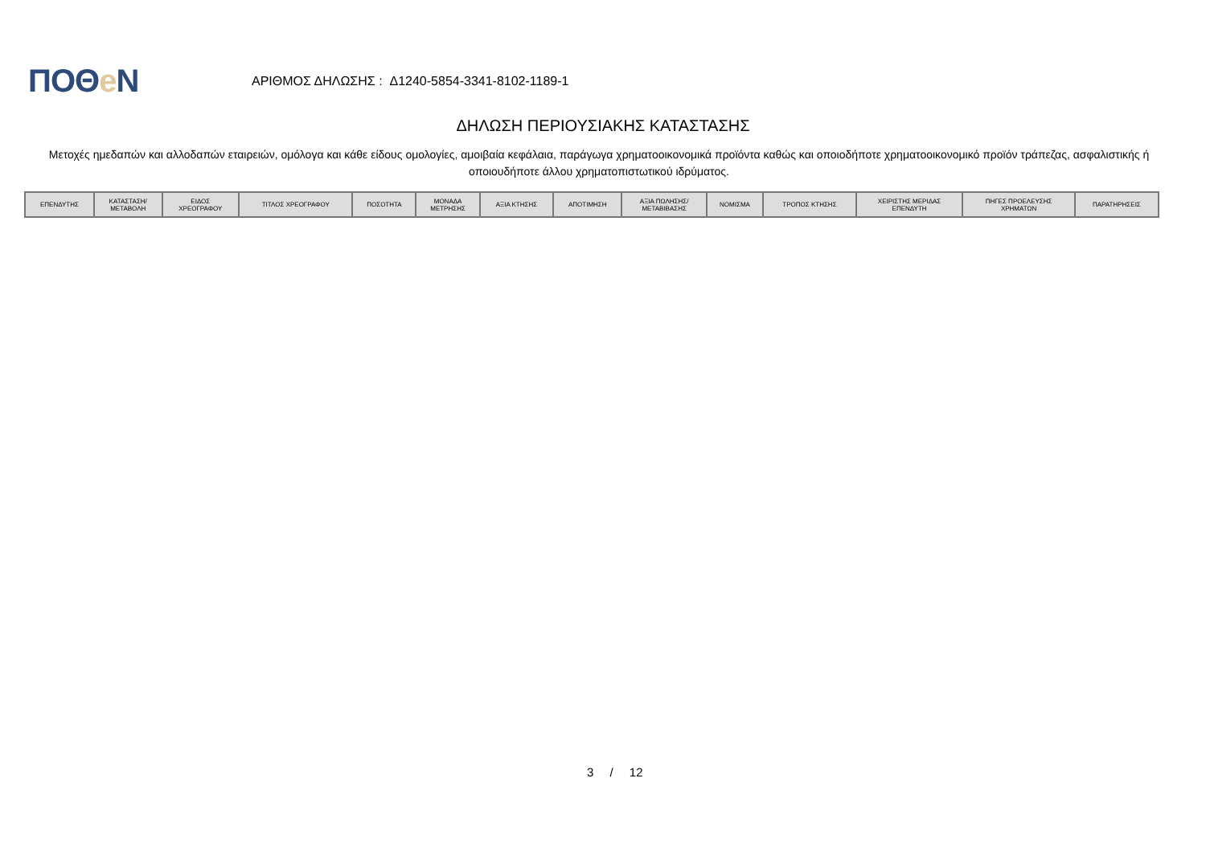ΠΟΘe Ν
ΑΡΙΘΜΟΣ ΔΗΛΩΣΗΣ : Δ1240-5854-3341-8102-1189-1
ΔΗΛΩΣΗ ΠΕΡΙΟΥΣΙΑΚΗΣ ΚΑΤΑΣΤΑΣΗΣ
Μετοχές ημεδαπών και αλλοδαπών εταιρειών, ομόλογα και κάθε είδους ομολογίες, αμοιβαία κεφάλαια, παράγωγα χρηματοοικονομικά προϊόντα καθώς και οποιοδήποτε χρηματοοικονομικό προϊόν τράπεζας, ασφαλιστικής ή οποιουδήποτε άλλου χρηματοπιστωτικού ιδρύματος.
| ΕΠΕΝΔΥΤΗΣ | ΚΑΤΑΣΤΑΣΗ/ ΜΕΤΑΒΟΛΗ | ΕΙΔΟΣ ΧΡΕΟΓΡΑΦΟΥ | ΤΙΤΛΟΣ ΧΡΕΟΓΡΑΦΟΥ | ΠΟΣΟΤΗΤΑ | ΜΟΝΑΔΑ ΜΕΤΡΗΣΗΣ | ΑΞΙΑ ΚΤΗΣΗΣ | ΑΠΟΤΙΜΗΣΗ | ΑΞΙΑ ΠΩΛΗΣΗΣ/ ΜΕΤΑΒΙΒΑΣΗΣ | ΝΟΜΙΣΜΑ | ΤΡΟΠΟΣ ΚΤΗΣΗΣ | ΧΕΙΡΙΣΤΗΣ ΜΕΡΙΔΑΣ ΕΠΕΝΔΥΤΗ | ΠΗΓΕΣ ΠΡΟΕΛΕΥΣΗΣ ΧΡΗΜΑΤΩΝ | ΠΑΡΑΤΗΡΗΣΕΙΣ |
| --- | --- | --- | --- | --- | --- | --- | --- | --- | --- | --- | --- | --- | --- |
3 / 12